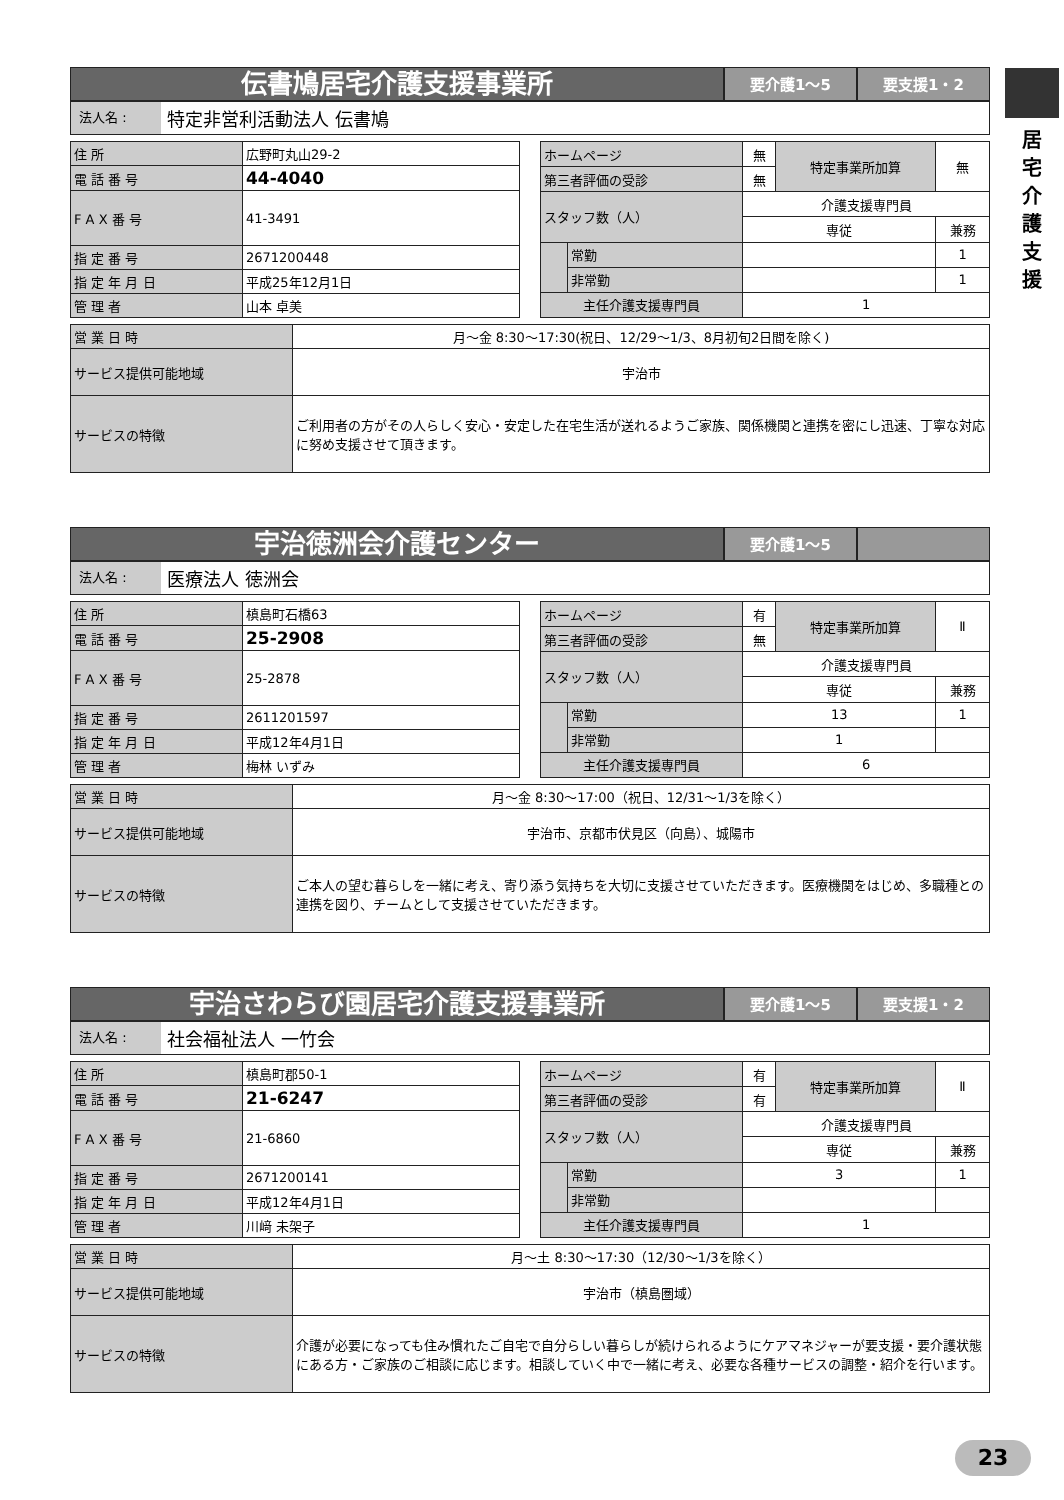居
宅
介
護
支
援
伝書鳩居宅介護支援事業所
要介護1～5 要支援1・2
法人名 :
特定非営利活動法人 伝書鳩
| 住 所 | 広野町丸山29-2 |
| 電 話 番 号 | 44-4040 |
| F A X 番 号 | 41-3491 |
| 指 定 番 号 | 2671200448 |
| 指 定 年 月 日 | 平成25年12月1日 |
| 管 理 者 | 山本 卓美 |
| ホームページ | | 無 | 特定事業所加算 | 無 |
| 第三者評価の受診 | | 無 | | |
| スタッフ数（人） | | 介護支援専門員 | | |
| | | 専従 | | 兼務 |
| | 常勤 | | | 1 |
| | 非常勤 | | | 1 |
| 主任介護支援専門員 | | 1 | | |
| 営 業 日 時 | 月～金 8:30～17:30(祝日、12/29～1/3、8月初旬2日間を除く) |
| サービス提供可能地域 | 宇治市 |
| サービスの特徴 | ご利用者の方がその人らしく安心・安定した在宅生活が送れるようご家族、関係機関と連携を密にし迅速、丁寧な対応に努め支援させて頂きます。 |
宇治徳洲会介護センター
要介護1～5
法人名 :
医療法人 徳洲会
| 住 所 | 槙島町石橋63 |
| 電 話 番 号 | 25-2908 |
| F A X 番 号 | 25-2878 |
| 指 定 番 号 | 2611201597 |
| 指 定 年 月 日 | 平成12年4月1日 |
| 管 理 者 | 梅林 いずみ |
| ホームページ | | 有 | 特定事業所加算 | Ⅱ |
| 第三者評価の受診 | | 無 | | |
| スタッフ数（人） | | 介護支援専門員 | | |
| | | 専従 | | 兼務 |
| | 常勤 | 13 | | 1 |
| | 非常勤 | 1 | | |
| 主任介護支援専門員 | | 6 | | |
| 営 業 日 時 | 月～金 8:30～17:00（祝日、12/31～1/3を除く） |
| サービス提供可能地域 | 宇治市、京都市伏見区（向島）、城陽市 |
| サービスの特徴 | ご本人の望む暮らしを一緒に考え、寄り添う気持ちを大切に支援させていただきます。医療機関をはじめ、多職種との連携を図り、チームとして支援させていただきます。 |
宇治さわらび園居宅介護支援事業所
要介護1～5 要支援1・2
法人名 :
社会福祉法人 一竹会
| 住 所 | 槙島町郡50-1 |
| 電 話 番 号 | 21-6247 |
| F A X 番 号 | 21-6860 |
| 指 定 番 号 | 2671200141 |
| 指 定 年 月 日 | 平成12年4月1日 |
| 管 理 者 | 川﨑 未架子 |
| ホームページ | | 有 | 特定事業所加算 | Ⅱ |
| 第三者評価の受診 | | 有 | | |
| スタッフ数（人） | | 介護支援専門員 | | |
| | | 専従 | | 兼務 |
| | 常勤 | 3 | | 1 |
| | 非常勤 | | | |
| 主任介護支援専門員 | | 1 | | |
| 営 業 日 時 | 月～土 8:30～17:30（12/30～1/3を除く） |
| サービス提供可能地域 | 宇治市（槙島圏域） |
| サービスの特徴 | 介護が必要になっても住み慣れたご自宅で自分らしい暮らしが続けられるようにケアマネジャーが要支援・要介護状態にある方・ご家族のご相談に応じます。相談していく中で一緒に考え、必要な各種サービスの調整・紹介を行います。 |
23